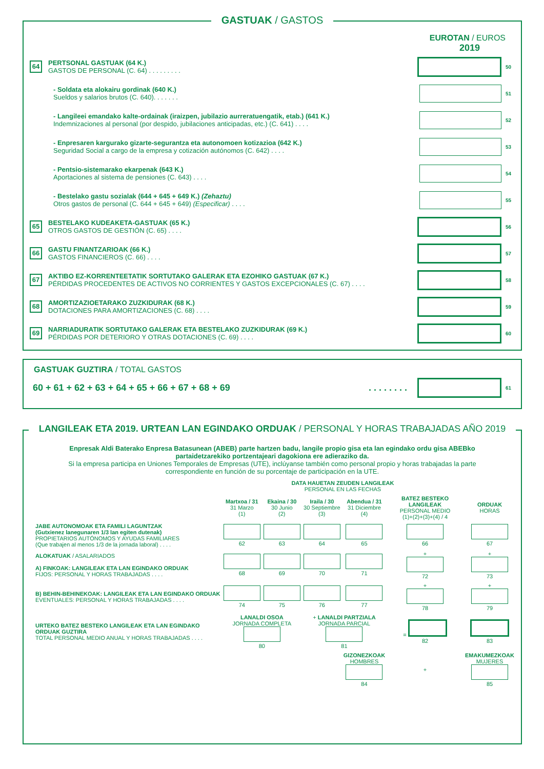GASTUAK / GASTOS
EUROTAN / EUROS
2019
64
PERTSONAL GASTUAK (64 K.)
GASTOS DE PERSONAL (C. 64) . . . . . . . . .
50
- Soldata eta alokairu gordinak (640 K.)
Sueldos y salarios brutos (C. 640). . . . . . .
51
- Langileei emandako kalte-ordainak (iraizpen, jubilazio aurreratuengatik, etab.) (641 K.)
Indemnizaciones al personal (por despido, jubilaciones anticipadas, etc.) (C. 641) . . . .
52
- Enpresaren kargurako gizarte-segurantza eta autonomoen kotizazioa (642 K.)
Seguridad Social a cargo de la empresa y cotización autónomos (C. 642) . . . .
53
- Pentsio-sistemarako ekarpenak (643 K.)
Aportaciones al sistema de pensiones (C. 643) . . . .
54
- Bestelako gastu sozialak (644 + 645 + 649 K.) (Zehaztu)
Otros gastos de personal (C. 644 + 645 + 649) (Especificar) . . . .
55
65
BESTELAKO KUDEAKETA-GASTUAK (65 K.)
OTROS GASTOS DE GESTIÓN (C. 65) . . . .
56
66
GASTU FINANTZARIOAK (66 K.)
GASTOS FINANCIEROS (C. 66) . . . .
57
67
AKTIBO EZ-KORRENTEETATIK SORTUTAKO GALERAK ETA EZOHIKO GASTUAK (67 K.)
PÉRDIDAS PROCEDENTES DE ACTIVOS NO CORRIENTES Y GASTOS EXCEPCIONALES (C. 67) . . . .
58
68
AMORTIZAZIOETARAKO ZUZKIDURAK (68 K.)
DOTACIONES PARA AMORTIZACIONES (C. 68) . . . .
59
69
NARRIADURATIK SORTUTAKO GALERAK ETA BESTELAKO ZUZKIDURAK (69 K.)
PÉRDIDAS POR DETERIORO Y OTRAS DOTACIONES (C. 69) . . . .
60
GASTUAK GUZTIRA / TOTAL GASTOS
60 + 61 + 62 + 63 + 64 + 65 + 66 + 67 + 68 + 69 . . . . . . . . 61
LANGILEAK ETA 2019. URTEAN LAN EGINDAKO ORDUAK / PERSONAL Y HORAS TRABAJADAS AÑO 2019
Enpresak Aldi Baterako Enpresa Batasunean (ABEB) parte hartzen badu, langile propio gisa eta lan egindako ordu gisa ABEBko partaidetzarekiko portzentajeari dagokiona ere adieraziko da.
Si la empresa participa en Uniones Temporales de Empresas (UTE), inclúyanse también como personal propio y horas trabajadas la parte correspondiente en función de su porcentaje de participación en la UTE.
| | DATA HAUETAN ZEUDEN LANGILEAK PERSONAL EN LAS FECHAS | | | | | |
| | Martxoa / 31 31 Marzo (1) | Ekaina / 30 30 Junio (2) | Iraila / 30 30 Septiembre (3) | Abendua / 31 31 Diciembre (4) | BATEZ BESTEKO LANGILEAK PERSONAL MEDIO (1)+(2)+(3)+(4) / 4 | ORDUAK HORAS |
| JABE AUTONOMOAK ETA FAMILI LAGUNTZAK (Gutxienez lanegunaren 1/3 lan egiten dutenak) PROPIETARIOS AUTÓNOMOS Y AYUDAS FAMILIARES (Que trabajen al menos 1/3 de la jornada laboral) . . . . | 62 | 63 | 64 | 65 | 66 | 67 |
| ALOKATUAK / ASALARIADOS A) FINKOAK: LANGILEAK ETA LAN EGINDAKO ORDUAK FIJOS: PERSONAL Y HORAS TRABAJADAS . . . . | 68 | 69 | 70 | 71 | + 72 | + 73 |
| B) BEHIN-BEHINEKOAK: LANGILEAK ETA LAN EGINDAKO ORDUAK EVENTUALES: PERSONAL Y HORAS TRABAJADAS . . . . | 74 | 75 | 76 | 77 | + 78 | + 79 |
| URTEKO BATEZ BESTEKO LANGILEAK ETA LAN EGINDAKO ORDUAK GUZTIRA TOTAL PERSONAL MEDIO ANUAL Y HORAS TRABAJADAS . . . . | LANALDI OSOA JORNADA COMPLETA 80 | | + LANALDI PARTZIALA JORNADA PARCIAL 81 | | = 82 | 83 |
| | | | | GIZONEZKOAK HOMBRES 84 | + | EMAKUMEZKOAK MUJERES 85 |